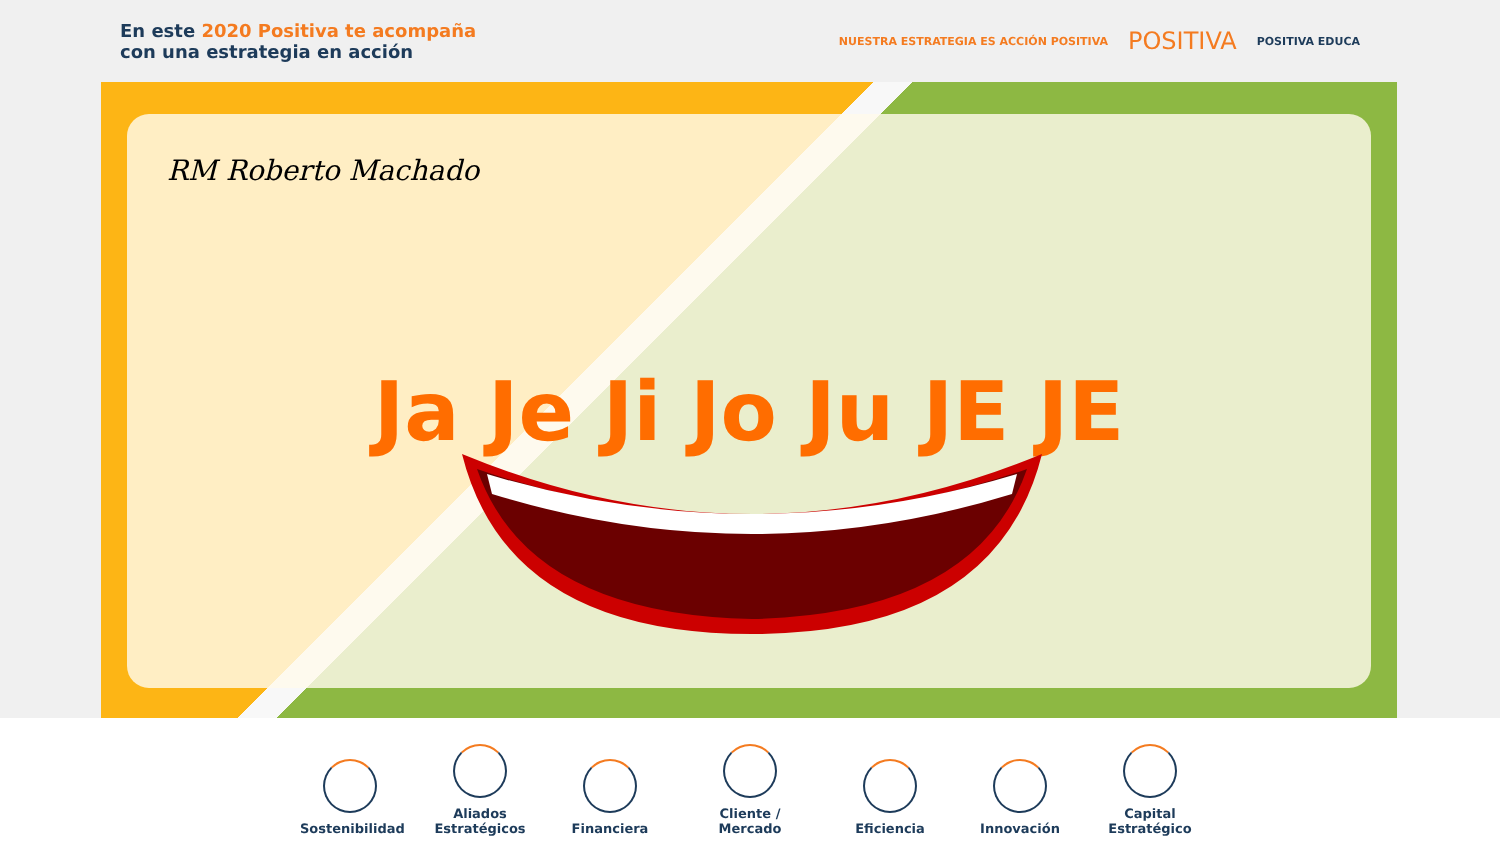En este 2020 Positiva te acompaña
con una estrategia en acción
NUESTRA ESTRATEGIA ES ACCIÓN POSITIVA POSITIVA POSITIVA EDUCA
RM Roberto Machado
Ja Je Ji Jo Ju JE JE
Sostenibilidad
Aliados Estratégicos
Financiera
Cliente / Mercado
Eficiencia
Innovación
Capital Estratégico